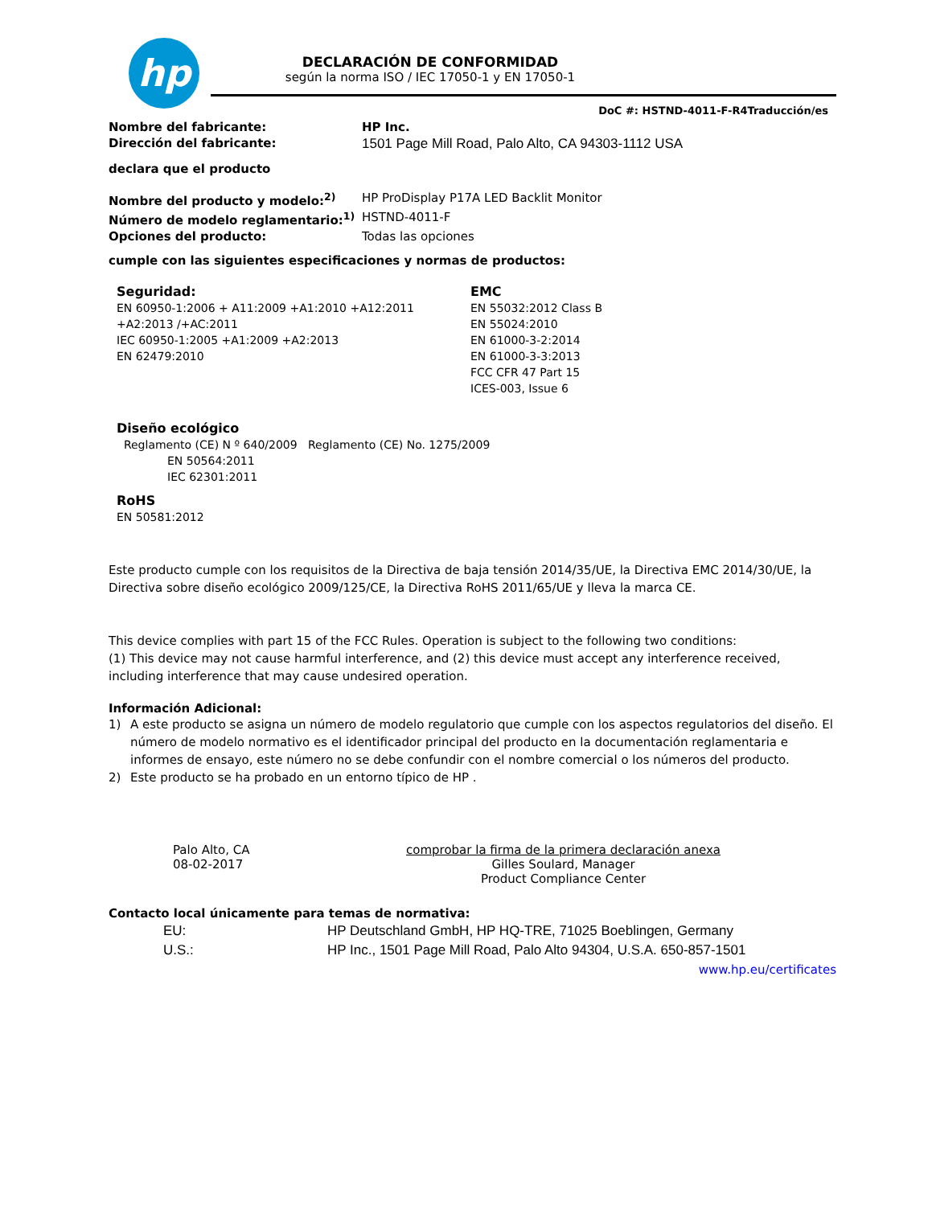hp
DECLARACIÓN DE CONFORMIDAD
según la norma ISO / IEC 17050-1 y EN 17050-1
DoC #: HSTND-4011-F-R4Traducción/es
Nombre del fabricante: HP Inc.
Dirección del fabricante: 1501 Page Mill Road, Palo Alto, CA 94303-1112 USA
declara que el producto
Nombre del producto y modelo:<sup>2)</sup> HP ProDisplay P17A LED Backlit Monitor
Número de modelo reglamentario:<sup>1)</sup> HSTND-4011-F
Opciones del producto: Todas las opciones
cumple con las siguientes especificaciones y normas de productos:
Seguridad:
EN 60950-1:2006 + A11:2009 +A1:2010 +A12:2011
+A2:2013 /+AC:2011
IEC 60950-1:2005 +A1:2009 +A2:2013
EN 62479:2010
EMC
EN 55032:2012 Class B
EN 55024:2010
EN 61000-3-2:2014
EN 61000-3-3:2013
FCC CFR 47 Part 15
ICES-003, Issue 6
Diseño ecológico
Reglamento (CE) N º 640/2009 Reglamento (CE) No. 1275/2009
EN 50564:2011
IEC 62301:2011
RoHS
EN 50581:2012
Este producto cumple con los requisitos de la Directiva de baja tensión 2014/35/UE, la Directiva EMC 2014/30/UE, la Directiva sobre diseño ecológico 2009/125/CE, la Directiva RoHS 2011/65/UE y lleva la marca CE.
This device complies with part 15 of the FCC Rules. Operation is subject to the following two conditions:
(1) This device may not cause harmful interference, and (2) this device must accept any interference received, including interference that may cause undesired operation.
Información Adicional:
1) A este producto se asigna un número de modelo regulatorio que cumple con los aspectos regulatorios del diseño. El número de modelo normativo es el identificador principal del producto en la documentación reglamentaria e informes de ensayo, este número no se debe confundir con el nombre comercial o los números del producto.
2) Este producto se ha probado en un entorno típico de HP .
Palo Alto, CA
08-02-2017
comprobar la firma de la primera declaración anexa
Gilles Soulard, Manager
Product Compliance Center
Contacto local únicamente para temas de normativa:
EU: HP Deutschland GmbH, HP HQ-TRE, 71025 Boeblingen, Germany
U.S.: HP Inc., 1501 Page Mill Road, Palo Alto 94304, U.S.A. 650-857-1501
www.hp.eu/certificates